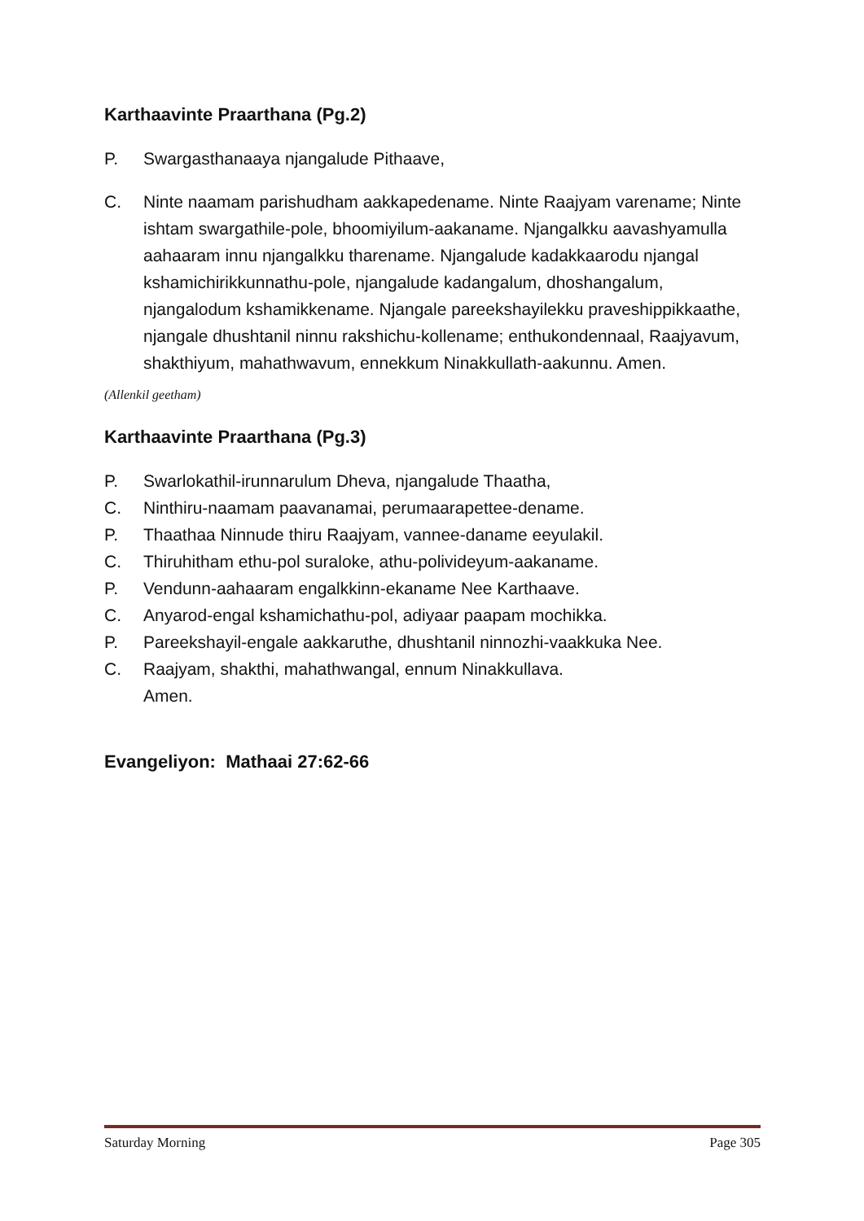Karthaavinte Praarthana (Pg.2)
P. Swargasthanaaya njangalude Pithaave,
C. Ninte naamam parishudham aakkapedename. Ninte Raajyam varename; Ninte ishtam swargathile-pole, bhoomiyilum-aakaname. Njangalkku aavashyamulla aahaaram innu njangalkku tharename. Njangalude kadakkaarodu njangal kshamichirikkunnathu-pole, njangalude kadangalum, dhoshangalum, njangalodum kshamikkename. Njangale pareekshayilekku praveshippikkaathe, njangale dhushtanil ninnu rakshichu-kollename; enthukondennaal, Raajyavum, shakthiyum, mahathwavum, ennekkum Ninakkullath-aakunnu. Amen.
(Allenkil geetham)
Karthaavinte Praarthana (Pg.3)
P. Swarlokathil-irunnarulum Dheva, njangalude Thaatha,
C. Ninthiru-naamam paavanamai, perumaarapettee-dename.
P. Thaathaa Ninnude thiru Raajyam, vannee-daname eeyulakil.
C. Thiruhitham ethu-pol suraloke, athu-polivideyum-aakaname.
P. Vendunn-aahaaram engalkkinn-ekaname Nee Karthaave.
C. Anyarod-engal kshamichathu-pol, adiyaar paapam mochikka.
P. Pareekshayil-engale aakkaruthe, dhushtanil ninnozhi-vaakkuka Nee.
C. Raajyam, shakthi, mahathwangal, ennum Ninakkullava.
Amen.
Evangeliyon: Mathaai 27:62-66
Saturday Morning Page 305